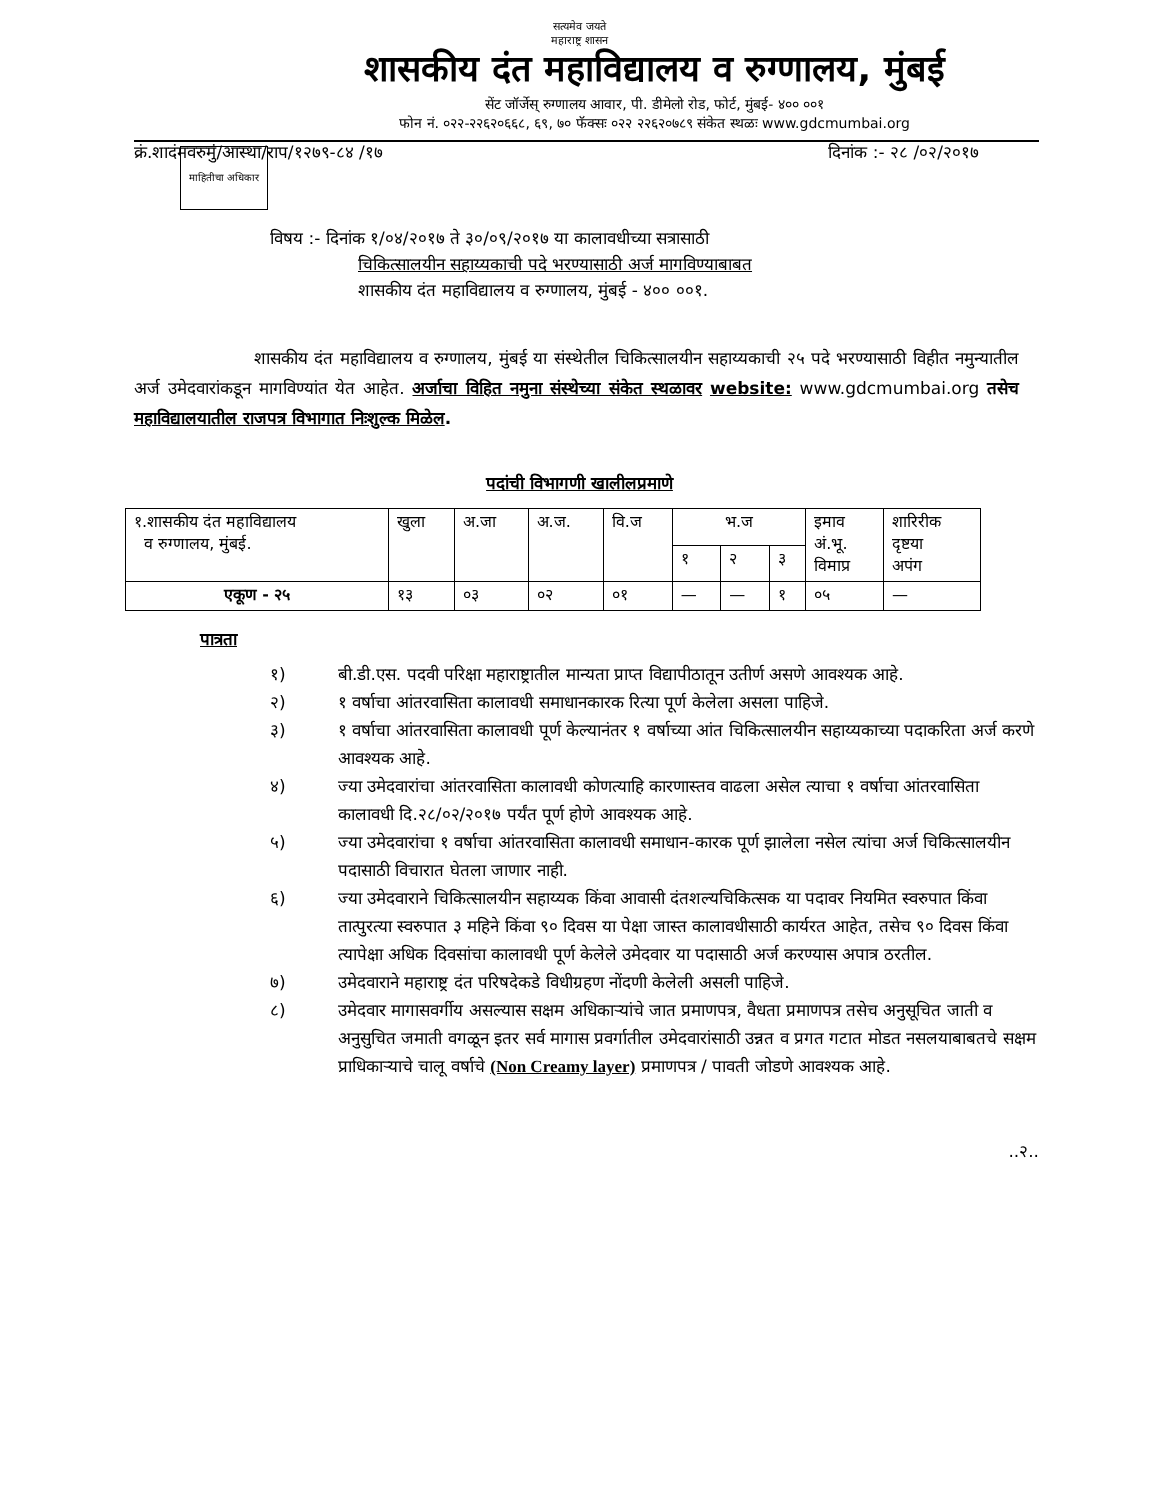माहितीचा अधिकार
सत्यमेव जयते
महाराष्ट्र शासन
शासकीय दंत महाविद्यालय व रुग्णालय, मुंबई
सेंट जॉर्जेस् रुग्णालय आवार, पी. डीमेलो रोड, फोर्ट, मुंबई- ४०० ००१
फोन नं. ०२२-२२६२०६६८, ६९, ७० फॅक्सः ०२२ २२६२०७८९ संकेत स्थळः www.gdcmumbai.org
क्रं.शादंमवरुमुं/आस्था/राप/१२७९-८४ /१७ दिनांक :- २८ /०२/२०१७
विषय :- दिनांक १/०४/२०१७ ते ३०/०९/२०१७ या कालावधीच्या सत्रासाठी
चिकित्सालयीन सहाय्यकाची पदे भरण्यासाठी अर्ज मागविण्याबाबत
शासकीय दंत महाविद्यालय व रुग्णालय, मुंबई - ४०० ००१.
शासकीय दंत महाविद्यालय व रुग्णालय, मुंबई या संस्थेतील चिकित्सालयीन सहाय्यकाची २५ पदे भरण्यासाठी विहीत नमुन्यातील अर्ज उमेदवारांकडून मागविण्यांत येत आहेत. अर्जाचा विहित नमुना संस्थेच्या संकेत स्थळावर website: www.gdcmumbai.org तसेच महाविद्यालयातील राजपत्र विभागात निःशुल्क मिळेल.
पदांची विभागणी खालीलप्रमाणे
| १.शासकीय दंत महाविद्यालय व रुग्णालय, मुंबई. | खुला | अ.जा | अ.ज. | वि.ज | भ.ज | | | इमाव अं.भू. विमाप्र | शारिरीक दृष्टया अपंग |
| | | | | | १ | २ | ३ | | |
| एकूण - २५ | १३ | ०३ | ०२ | ०१ | — | — | १ | ०५ | — |
पात्रता
१) बी.डी.एस. पदवी परिक्षा महाराष्ट्रातील मान्यता प्राप्त विद्यापीठातून उतीर्ण असणे आवश्यक आहे.
२) १ वर्षाचा आंतरवासिता कालावधी समाधानकारक रित्या पूर्ण केलेला असला पाहिजे.
३) १ वर्षाचा आंतरवासिता कालावधी पूर्ण केल्यानंतर १ वर्षाच्या आंत चिकित्सालयीन सहाय्यकाच्या पदाकरिता अर्ज करणे आवश्यक आहे.
४) ज्या उमेदवारांचा आंतरवासिता कालावधी कोणत्याहि कारणास्तव वाढला असेल त्याचा १ वर्षाचा आंतरवासिता कालावधी दि.२८/०२/२०१७ पर्यंत पूर्ण होणे आवश्यक आहे.
५) ज्या उमेदवारांचा १ वर्षाचा आंतरवासिता कालावधी समाधान-कारक पूर्ण झालेला नसेल त्यांचा अर्ज चिकित्सालयीन पदासाठी विचारात घेतला जाणार नाही.
६) ज्या उमेदवाराने चिकित्सालयीन सहाय्यक किंवा आवासी दंतशल्यचिकित्सक या पदावर नियमित स्वरुपात किंवा तात्पुरत्या स्वरुपात ३ महिने किंवा ९० दिवस या पेक्षा जास्त कालावधीसाठी कार्यरत आहेत, तसेच ९० दिवस किंवा त्यापेक्षा अधिक दिवसांचा कालावधी पूर्ण केलेले उमेदवार या पदासाठी अर्ज करण्यास अपात्र ठरतील.
७) उमेदवाराने महाराष्ट्र दंत परिषदेकडे विधीग्रहण नोंदणी केलेली असली पाहिजे.
८) उमेदवार मागासवर्गीय असल्यास सक्षम अधिकाऱ्यांचे जात प्रमाणपत्र, वैधता प्रमाणपत्र तसेच अनुसूचित जाती व अनुसुचित जमाती वगळून इतर सर्व मागास प्रवर्गातील उमेदवारांसाठी उन्नत व प्रगत गटात मोडत नसलयाबाबतचे सक्षम प्राधिकाऱ्याचे चालू वर्षाचे (Non Creamy layer) प्रमाणपत्र / पावती जोडणे आवश्यक आहे.
..२..